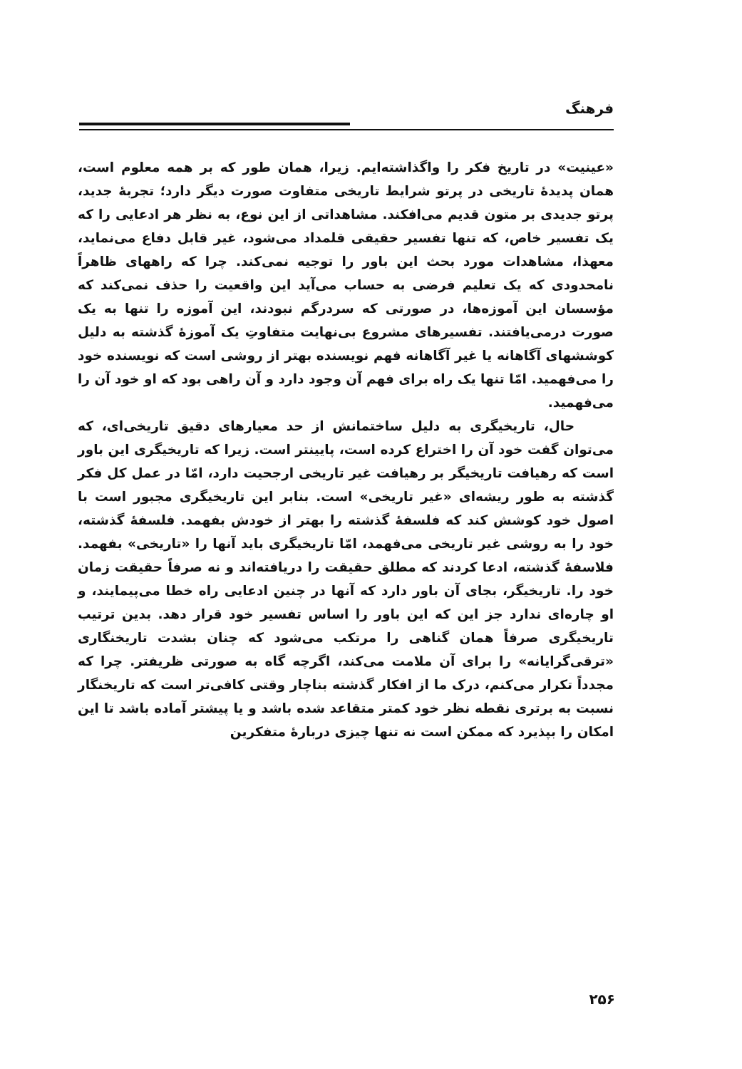فرهنگ
«عینیت» در تاریخ فکر را واگذاشته‌ایم. زیرا، همان طور که بر همه معلوم است، همان پدیدهٔ تاریخی در پرتو شرایط تاریخی متفاوت صورت دیگر دارد؛ تجربهٔ جدید، پرتو جدیدی بر متون قدیم می‌افکند. مشاهداتی از این نوع، به نظر هر ادعایی را که یک تفسیر خاص، که تنها تفسیر حقیقی قلمداد می‌شود، غیر قابل دفاع می‌نماید، معهذا، مشاهدات مورد بحث این باور را توجیه نمی‌کند. چرا که راههای ظاهراً نامحدودی که یک تعلیم فرضی به حساب می‌آید این واقعیت را حذف نمی‌کند که مؤسسان این آموزه‌ها، در صورتی که سردرگم نبودند، این آموزه را تنها به یک صورت درمی‌یافتند. تفسیرهای مشروع بی‌نهایت متفاوتِ یک آموزهٔ گذشته به دلیل کوششهای آگاهانه یا غیر آگاهانه فهم نویسنده بهتر از روشی است که نویسنده خود را می‌فهمید. امّا تنها یک راه برای فهم آن وجود دارد و آن راهی بود که او خود آن را می‌فهمید.
حال، تاریخیگری به دلیل ساختمانش از حد معیارهای دقیق تاریخی‌ای، که می‌توان گفت خود آن را اختراع کرده است، پایینتر است. زیرا که تاریخیگری این باور است که رهیافت تاریخیگر بر رهیافت غیر تاریخی ارجحیت دارد، امّا در عمل کل فکر گذشته به طور ریشه‌ای «غیر تاریخی» است. بنابر این تاریخیگری مجبور است با اصول خود کوشش کند که فلسفهٔ گذشته را بهتر از خودش بفهمد. فلسفهٔ گذشته، خود را به روشی غیر تاریخی می‌فهمد، امّا تاریخیگری باید آنها را «تاریخی» بفهمد. فلاسفهٔ گذشته، ادعا کردند که مطلق حقیقت را دریافته‌اند و نه صرفاً حقیقت زمان خود را. تاریخیگر، بجای آن باور دارد که آنها در چنین ادعایی راه خطا می‌پیمایند، و او چاره‌ای ندارد جز این که این باور را اساس تفسیر خود قرار دهد. بدین ترتیب تاریخیگری صرفاً همان گناهی را مرتکب می‌شود که چنان بشدت تاریخنگاری «ترقی‌گرایانه» را برای آن ملامت می‌کند، اگرچه گاه به صورتی ظریفتر. چرا که مجدداً تکرار می‌کنم، درک ما از افکار گذشته بناچار وقتی کافی‌تر است که تاریخنگار نسبت به برتری نقطه نظر خود کمتر متقاعد شده باشد و یا پیشتر آماده باشد تا این امکان را بپذیرد که ممکن است نه تنها چیزی دربارهٔ متفکرین
۲۵۶